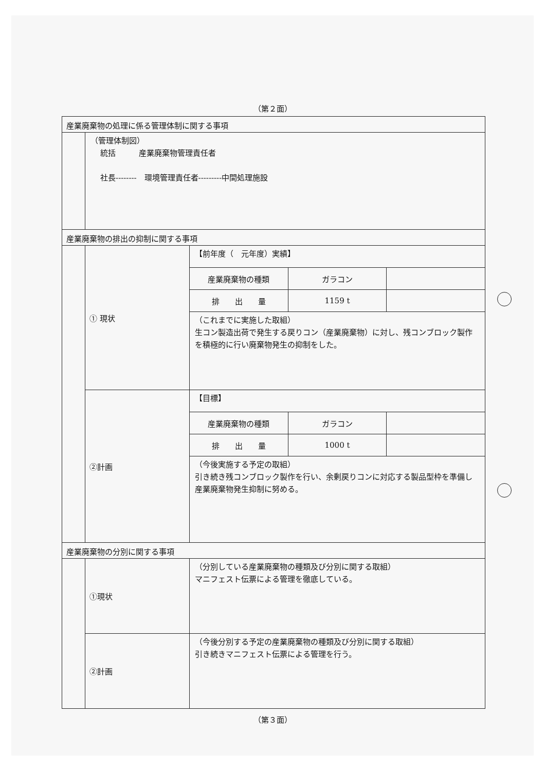（第２面）
産業廃棄物の処理に係る管理体制に関する事項
（管理体制図）
統括　　　産業廃棄物管理責任者
社長--------　環境管理責任者---------中間処理施設
産業廃棄物の排出の抑制に関する事項
① 現状
【前年度（　元年度）実績】
| 産業廃棄物の種類 | ガラコン | |
| 排 出 量 | 1159 t | |
（これまでに実施した取組）
生コン製造出荷で発生する戻りコン（産業廃棄物）に対し、残コンブロック製作を積極的に行い廃棄物発生の抑制をした。
②計画
【目標】
| 産業廃棄物の種類 | ガラコン | |
| 排 出 量 | 1000 t | |
（今後実施する予定の取組）
引き続き残コンブロック製作を行い、余剰戻りコンに対応する製品型枠を準備し産業廃棄物発生抑制に努める。
産業廃棄物の分別に関する事項
①現状
（分別している産業廃棄物の種類及び分別に関する取組）
マニフェスト伝票による管理を徹底している。
②計画
（今後分別する予定の産業廃棄物の種類及び分別に関する取組）
引き続きマニフェスト伝票による管理を行う。
（第３面）